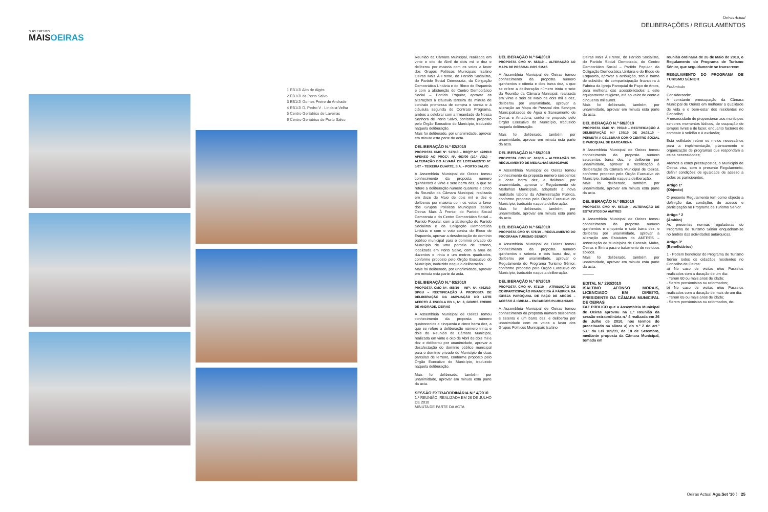SUPLEMENTO
MAISOEIRAS
1 EB1/JI Alto de Algés
2 EB1/JI de Porto Salvo
3 EB1/JI Gomes Freire de Andrade
4 EB1/JI D. Pedro V . Linda-a-Velha
5 Centro Geriátrico de Laveiras
6 Centro Geriátrico de Porto Salvo
Oeiras Actual
DELIBERAÇÕES / REGULAMENTOS
Reunião da Câmara Municipal, realizada em vinte e oito de Abril de dois mil e dez e deliberou por maioria com os votos a favor dos Grupos Políticos Municipais Isaltino Oeiras Mais À Frente, do Partido Socialista, do Partido Social Democrata, da Coligação Democrática Unitária e do Bloco de Esquerda e com a abstenção do Centro Democrático Social – Partido Popular, aprovar as alterações à cláusula terceira da minuta de contrato promessa de compra e venda e à cláusula segunda do Contrato Programa, ambos a celebrar com a Irmandade de Nossa Senhora de Porto Salvo, conforme proposto pelo Órgão Executivo do Município, traduzido naquela deliberação.
Mais foi deliberado, por unanimidade, aprovar em minuta esta parte da acta.
DELIBERAÇÃO N.º 62/2010
PROPOSTA CMO Nº. 527/10 – REQTº.Nº. 4289/10 APENSO AO PROCº. Nº. 663/00 (10.º VOL) – ALTERAÇÃO DO ALVARÁ DE LOTEAMENTO Nº. 5/07 – TEIXEIRA DUARTE, S.A. – PORTO SALVO
A Assembleia Municipal de Oeiras tomou conhecimento da proposta número quinhentos e vinte e sete barra dez, a que se refere a deliberação número quarenta e cinco da Reunião da Câmara Municipal, realizada em doze de Maio de dois mil e dez e deliberou por maioria com os votos a favor dos Grupos Políticos Municipais Isaltino Oeiras Mais À Frente, do Partido Social Democrata e do Centro Democrático Social – Partido Popular, com a abstenção do Partido Socialista e da Coligação Democrática Unitária e com o voto contra do Bloco de Esquerda, aprovar a desafectação do domínio público municipal para o domínio privado do Município de uma parcela de terreno, localizada em Porto Salvo, com a área de duzentos e trinta e um metros quadrados, conforme proposto pelo Órgão Executivo do Município, traduzido naquela deliberação.
Mais foi deliberado, por unanimidade, aprovar em minuta esta parte da acta.
DELIBERAÇÃO N.º 63/2010
PROPOSTA CMO Nº. 455/10 – INFº. Nº. 4562/10-DPGU – RECTIFICAÇÃO À PROPOSTA DE DELIBERAÇÃO DA AMPLIAÇÃO DO LOTE AFECTO À ESCOLA EB 1, Nº. 3, GOMES FREIRE DE ANDRADE, OEIRAS
A Assembleia Municipal de Oeiras tomou conhecimento da proposta número quatrocentos e cinquenta e cinco barra dez, a que se refere a deliberação número trinta e dois da Reunião da Câmara Municipal, realizada em vinte e oito de Abril de dois mil e dez e deliberou por unanimidade, aprovar a desafectação do domínio público municipal para o domínio privado do Município de duas parcelas de terreno, conforme proposto pelo Órgão Executivo do Município, traduzido naquela deliberação.
Mais foi deliberado, também, por unanimidade, aprovar em minuta esta parte da acta.
SESSÃO EXTRAORDINÁRIA N.º 4/2010
1.ª REUNIÃO, REALIZADA EM 26 DE JULHO DE 2010
MINUTA DE PARTE DA ACTA
DELIBERAÇÃO N.º 64/2010
PROPOSTA CMO Nº. 582/10 – ALTERAÇÃO AO MAPA DE PESSOAL DOS SMAS
A Assembleia Municipal de Oeiras tomou conhecimento da proposta número quinhentos e oitenta e dois barra dez, a que se refere a deliberação número trinta e sete da Reunião da Câmara Municipal, realizada em vinte e seis de Maio de dois mil e dez, deliberou por unanimidade, aprovar a alteração ao Mapa de Pessoal dos Serviços Municipalizados de Água e Saneamento de Oeiras e Amadora, conforme proposto pelo Órgão Executivo do Município, traduzido naquela deliberação.
Mais foi deliberado, também, por unanimidade, aprovar em minuta esta parte da acta.
DELIBERAÇÃO N.º 65/2010
PROPOSTA CMO Nº. 612/10 – ALTERAÇÃO DO REGULAMENTO DE MEDALHAS MUNICIPAIS
A Assembleia Municipal de Oeiras tomou conhecimento da proposta número seiscentos e doze barra dez, e deliberou por unanimidade, aprovar o Regulamento de Medalhas Municipais, adaptado à nova realidade laboral da Administração Pública, conforme proposto pelo Órgão Executivo do Município, traduzido naquela deliberação.
Mais foi deliberado, também, por unanimidade, aprovar em minuta esta parte da acta.
DELIBERAÇÃO N.º 66/2010
PROPOSTA CMO Nº. 576/10 – REGULAMENTO DO PROGRAMA TURISMO SÉNIOR
A Assembleia Municipal de Oeiras tomou conhecimento da proposta número quinhentos e setenta e seis barra dez, e deliberou por unanimidade, aprovar o Regulamento do Programa Turismo Sénior, conforme proposto pelo Órgão Executivo do Município, traduzido naquela deliberação.
DELIBERAÇÃO N.º 67/2010
PROPOSTA CMO Nº. 671/10 – ATRIBUIÇÃO DE COMPARTICIPAÇÃO FINANCEIRA À FÁBRICA DA IGREJA PAROQUIAL DE PAÇO DE ARCOS – ACESSO À IGREJA – ENCARGOS PLURIANUAIS
A Assembleia Municipal de Oeiras tomou conhecimento da proposta número seiscentos e setenta e um barra dez, e deliberou por unanimidade com os votos a favor dos Grupos Políticos Municipais Isaltino
Oeiras Mais À Frente, do Partido Socialista, do Partido Social Democrata, do Centro Democrático Social – Partido Popular, da Coligação Democrática Unitária e do Bloco de Esquerda, aprovar a atribuição, sob a forma de subsídio, de comparticipação financeira à Fábrica da Igreja Paroquial de Paço de Arcos, para melhoria das acessibilidades a este equipamento religioso, até ao valor de cento e cinquenta mil euros.
Mais foi deliberado, também, por unanimidade, aprovar em minuta esta parte da acta.
DELIBERAÇÃO N.º 68/2010
PROPOSTA CMO Nº. 700/10 – RECTIFICAÇÃO À DELIBERAÇÃO N.º 176/10 DE 24.02.10 – PERMUTA A CELEBRAR COM O CENTRO SOCIAL E PAROQUIAL DE BARCARENA
A Assembleia Municipal de Oeiras tomou conhecimento da proposta número setecentos barra dez, e deliberou por unanimidade, aprovar a rectificação à deliberação da Câmara Municipal de Oeiras, conforme proposto pelo Órgão Executivo do Município, traduzido naquela deliberação.
Mais foi deliberado, também, por unanimidade, aprovar em minuta esta parte da acta.
DELIBERAÇÃO N.º 69/2010
PROPOSTA CMO Nº. 557/10 – ALTERAÇÃO DE ESTATUTOS DA AMTRES
A Assembleia Municipal de Oeiras tomou conhecimento da proposta número quinhentos e cinquenta e sete barra dez, e deliberou por unanimidade, aprovar a alteração aos Estatutos da AMTRES – Associação de Municípios de Cascais, Mafra, Oeiras e Sintra para o tratamento de resíduos sólidos.
Mais foi deliberado, também, por unanimidade, aprovar em minuta esta parte da acta.
———
EDITAL N.º 293/2010
ISALTINO AFONSO MORAIS, LICENCIADO EM DIREITO, PRESIDENTE DA CÂMARA MUNICIPAL DE OEIRAS
FAZ PÚBLICO que a Assembleia Municipal de Oeiras aprovou na 1.ª Reunião da sessão extraordinária n.º 4 realizada em 26 de Julho de 2010, nos termos do preceituado na alínea a) do n.º 2 do art.º 53.º da Lei 169/99, de 18 de Setembro, mediante proposta da Câmara Municipal, tomada em
reunião ordinária de 26 de Maio de 2010, o Regulamento do Programa de Turismo Sénior, que seguidamente se transcreve:
REGULAMENTO DO PROGRAMA DE TURISMO SÉNIOR
Preâmbulo
Considerando:
A constante preocupação da Câmara Municipal de Oeiras em melhorar a qualidade de vida e o bem-estar dos residentes no Concelho;
A necessidade de proporcionar aos munícipes seniores momentos lúdicos, de ocupação de tempos livres e de lazer, enquanto factores de combate à solidão e à exclusão;
Esta edilidade reúne os meios necessários para a implementação, planeamento e organização de programas que respondam a estas necessidades;
Atentos a estes pressupostos, o Município de Oeiras visa, com o presente Regulamento, definir condições de igualdade de acesso a todos os participantes.
Artigo 1º
(Objecto)
O presente Regulamento tem como objecto a definição das condições de acesso e participação no Programa de Turismo Sénior.
Artigo º 2
(Âmbito)
As presentes normas reguladoras do Programa de Turismo Sénior enquadram-se no âmbito das actividades autárquicas.
Artigo 3º
(Beneficiários)
1 - Podem beneficiar do Programa de Turismo Sénior todos os cidadãos residentes no Concelho de Oeiras:
a) No caso de visitas e/ou Passeios realizados com a duração de um dia:
- Terem 60 ou mais anos de idade;
- Serem pensionistas ou reformados;
b) No caso de visitas e/ou Passeios realizados com a duração de mais de um dia:
- Terem 65 ou mais anos de idade;
- Serem pensionistas ou reformados, de-
Oeiras Actual Ago.Set '10 〉 25